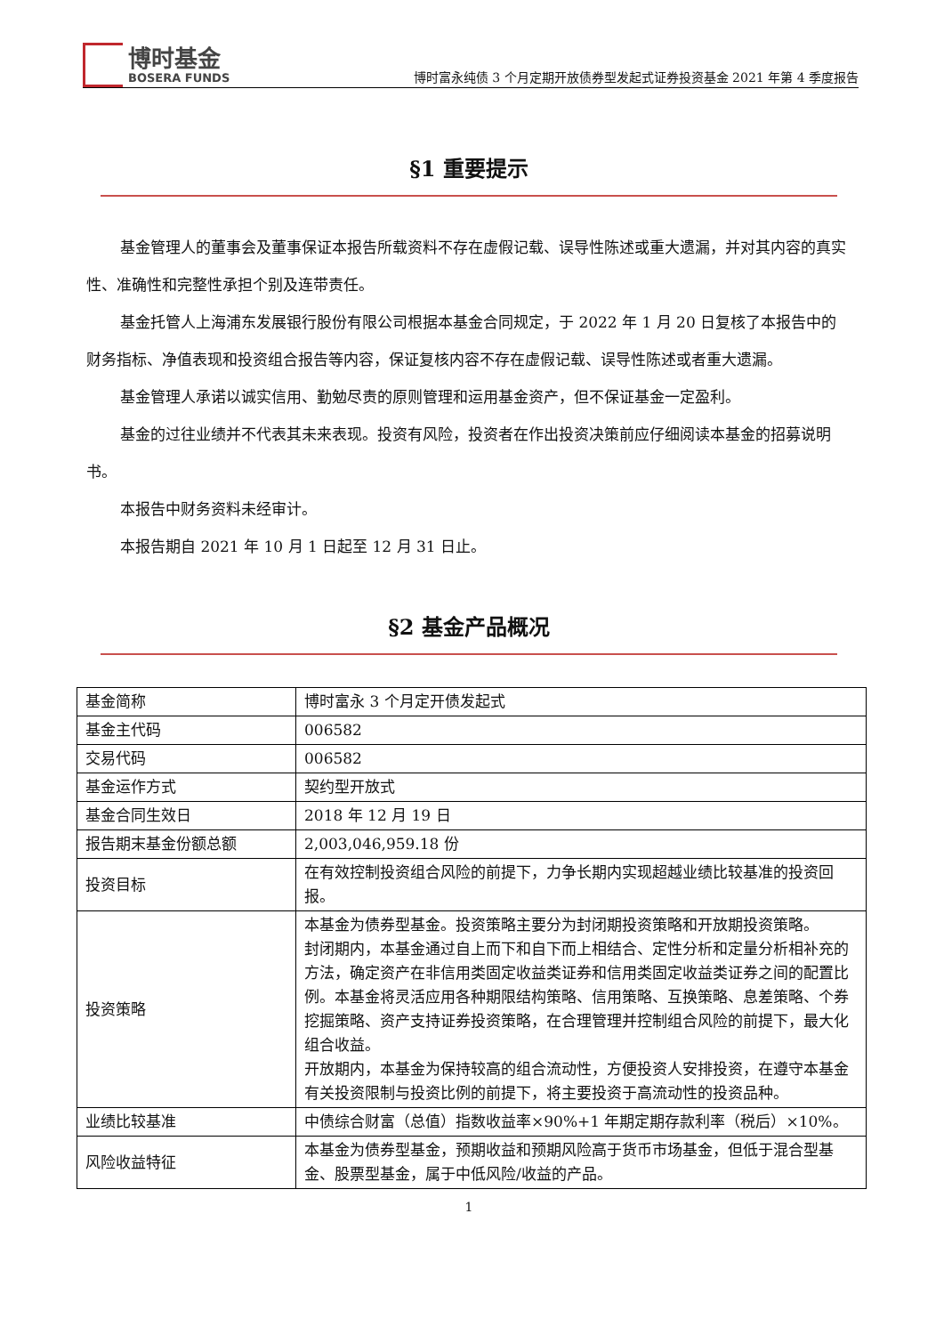博时基金
BOSERA FUNDS
博时富永纯债 3 个月定期开放债券型发起式证券投资基金 2021 年第 4 季度报告
§1 重要提示
基金管理人的董事会及董事保证本报告所载资料不存在虚假记载、误导性陈述或重大遗漏，并对其内容的真实性、准确性和完整性承担个别及连带责任。
基金托管人上海浦东发展银行股份有限公司根据本基金合同规定，于 2022 年 1 月 20 日复核了本报告中的财务指标、净值表现和投资组合报告等内容，保证复核内容不存在虚假记载、误导性陈述或者重大遗漏。
基金管理人承诺以诚实信用、勤勉尽责的原则管理和运用基金资产，但不保证基金一定盈利。
基金的过往业绩并不代表其未来表现。投资有风险，投资者在作出投资决策前应仔细阅读本基金的招募说明书。
本报告中财务资料未经审计。
本报告期自 2021 年 10 月 1 日起至 12 月 31 日止。
§2 基金产品概况
| 基金简称 | 博时富永 3 个月定开债发起式 |
| 基金主代码 | 006582 |
| 交易代码 | 006582 |
| 基金运作方式 | 契约型开放式 |
| 基金合同生效日 | 2018 年 12 月 19 日 |
| 报告期末基金份额总额 | 2,003,046,959.18 份 |
| 投资目标 | 在有效控制投资组合风险的前提下，力争长期内实现超越业绩比较基准的投资回报。 |
| 投资策略 | 本基金为债券型基金。投资策略主要分为封闭期投资策略和开放期投资策略。 封闭期内，本基金通过自上而下和自下而上相结合、定性分析和定量分析相补充的方法，确定资产在非信用类固定收益类证券和信用类固定收益类证券之间的配置比例。本基金将灵活应用各种期限结构策略、信用策略、互换策略、息差策略、个券挖掘策略、资产支持证券投资策略，在合理管理并控制组合风险的前提下，最大化组合收益。 开放期内，本基金为保持较高的组合流动性，方便投资人安排投资，在遵守本基金有关投资限制与投资比例的前提下，将主要投资于高流动性的投资品种。 |
| 业绩比较基准 | 中债综合财富（总值）指数收益率×90%+1 年期定期存款利率（税后）×10%。 |
| 风险收益特征 | 本基金为债券型基金，预期收益和预期风险高于货币市场基金，但低于混合型基金、股票型基金，属于中低风险/收益的产品。 |
1